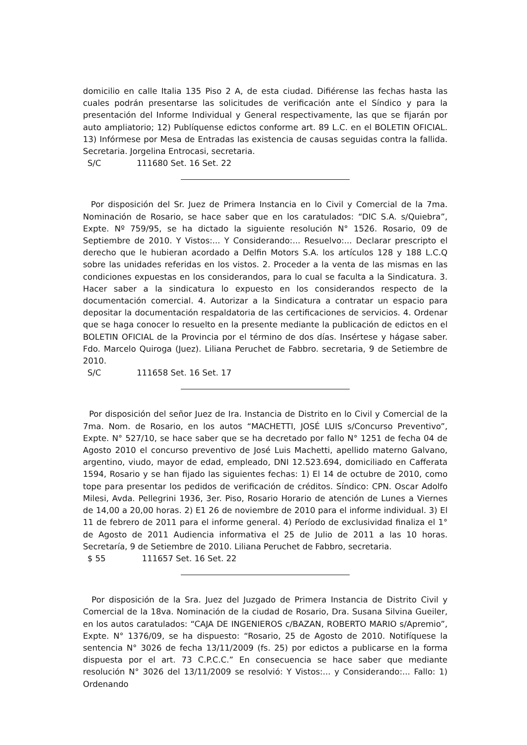domicilio en calle Italia 135 Piso 2 A, de esta ciudad. Difiérense las fechas hasta las cuales podrán presentarse las solicitudes de verificación ante el Síndico y para la presentación del Informe Individual y General respectivamente, las que se fijarán por auto ampliatorio; 12) Publíquense edictos conforme art. 89 L.C. en el BOLETIN OFICIAL. 13) Infórmese por Mesa de Entradas las existencia de causas seguidas contra la fallida. Secretaria. Jorgelina Entrocasi, secretaria.
S/C 111680 Set. 16 Set. 22
Por disposición del Sr. Juez de Primera Instancia en lo Civil y Comercial de la 7ma. Nominación de Rosario, se hace saber que en los caratulados: “DIC S.A. s/Quiebra”, Expte. Nº 759/95, se ha dictado la siguiente resolución N° 1526. Rosario, 09 de Septiembre de 2010. Y Vistos:... Y Considerando:... Resuelvo:... Declarar prescripto el derecho que le hubieran acordado a Delfin Motors S.A. los artículos 128 y 188 L.C.Q sobre las unidades referidas en los vistos. 2. Proceder a la venta de las mismas en las condiciones expuestas en los considerandos, para lo cual se faculta a la Sindicatura. 3. Hacer saber a la sindicatura lo expuesto en los considerandos respecto de la documentación comercial. 4. Autorizar a la Sindicatura a contratar un espacio para depositar la documentación respaldatoria de las certificaciones de servicios. 4. Ordenar que se haga conocer lo resuelto en la presente mediante la publicación de edictos en el BOLETIN OFICIAL de la Provincia por el término de dos días. Insértese y hágase saber. Fdo. Marcelo Quiroga (Juez). Liliana Peruchet de Fabbro. secretaria, 9 de Setiembre de 2010.
S/C 111658 Set. 16 Set. 17
Por disposición del señor Juez de Ira. Instancia de Distrito en lo Civil y Comercial de la 7ma. Nom. de Rosario, en los autos “MACHETTI, JOSÉ LUIS s/Concurso Preventivo”, Expte. N° 527/10, se hace saber que se ha decretado por fallo N° 1251 de fecha 04 de Agosto 2010 el concurso preventivo de José Luis Machetti, apellido materno Galvano, argentino, viudo, mayor de edad, empleado, DNI 12.523.694, domiciliado en Cafferata 1594, Rosario y se han fijado las siguientes fechas: 1) El 14 de octubre de 2010, como tope para presentar los pedidos de verificación de créditos. Síndico: CPN. Oscar Adolfo Milesi, Avda. Pellegrini 1936, 3er. Piso, Rosario Horario de atención de Lunes a Viernes de 14,00 a 20,00 horas. 2) E1 26 de noviembre de 2010 para el informe individual. 3) El 11 de febrero de 2011 para el informe general. 4) Período de exclusividad finaliza el 1° de Agosto de 2011 Audiencia informativa el 25 de Julio de 2011 a las 10 horas. Secretaría, 9 de Setiembre de 2010. Liliana Peruchet de Fabbro, secretaria.
$ 55 111657 Set. 16 Set. 22
Por disposición de la Sra. Juez del Juzgado de Primera Instancia de Distrito Civil y Comercial de la 18va. Nominación de la ciudad de Rosario, Dra. Susana Silvina Gueiler, en los autos caratulados: “CAJA DE INGENIEROS c/BAZAN, ROBERTO MARIO s/Apremio”, Expte. N° 1376/09, se ha dispuesto: “Rosario, 25 de Agosto de 2010. Notifíquese la sentencia N° 3026 de fecha 13/11/2009 (fs. 25) por edictos a publicarse en la forma dispuesta por el art. 73 C.P.C.C.” En consecuencia se hace saber que mediante resolución N° 3026 del 13/11/2009 se resolvió: Y Vistos:... y Considerando:... Fallo: 1) Ordenando